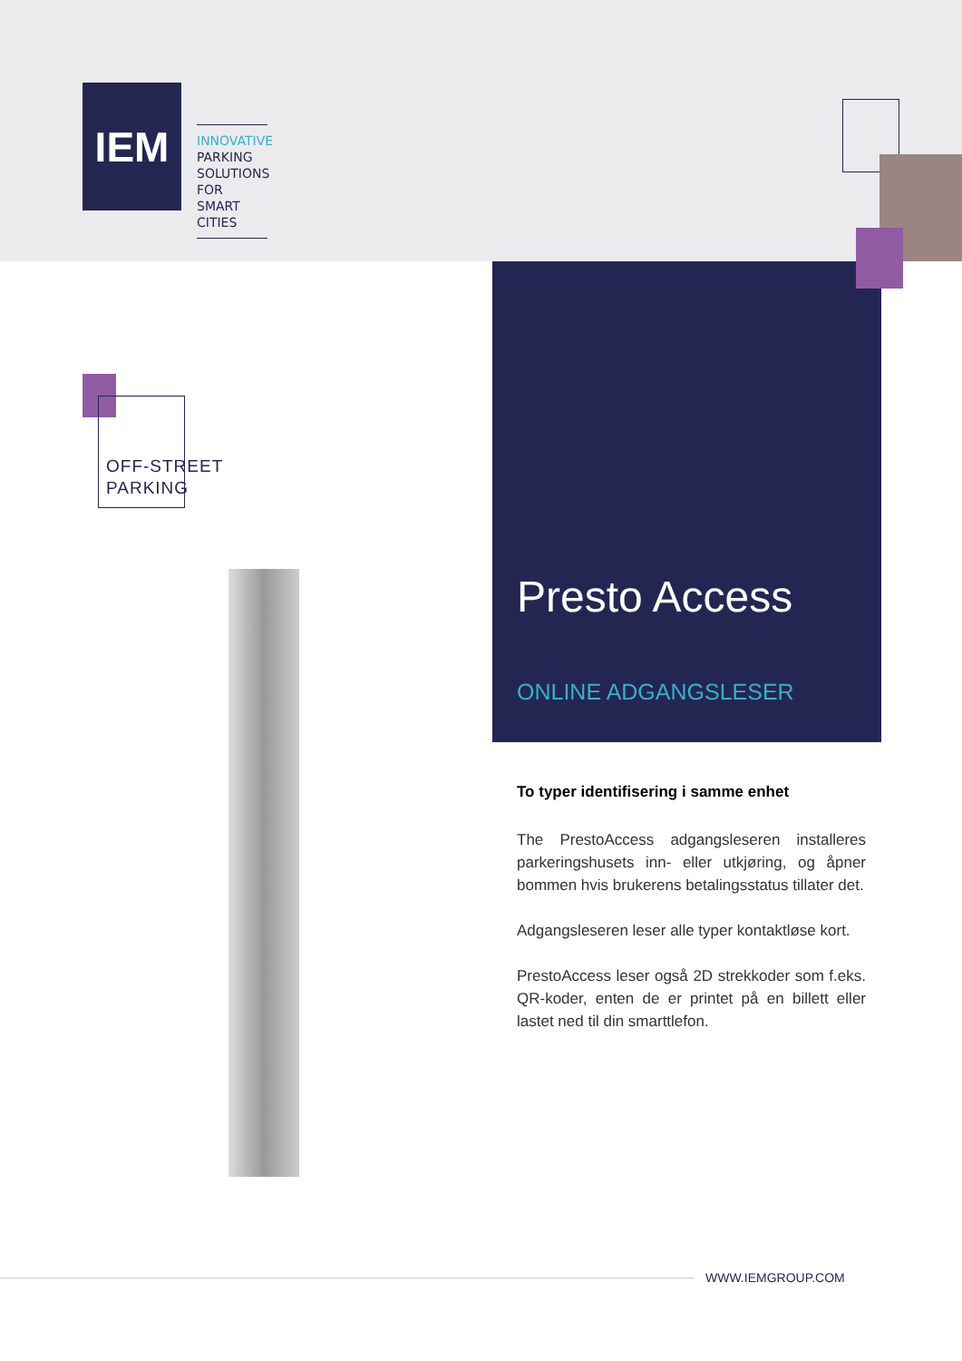IEM
INNOVATIVE
PARKING
SOLUTIONS FOR
SMART CITIES
OFF-STREET
PARKING
Presto Access
ONLINE ADGANGSLESER
To typer identifisering i samme enhet
The PrestoAccess adgangsleseren installeres parkeringshusets inn- eller utkjøring, og åpner bommen hvis brukerens betalingsstatus tillater det.
Adgangsleseren leser alle typer kontaktløse kort.
PrestoAccess leser også 2D strekkoder som f.eks. QR-koder, enten de er printet på en billett eller lastet ned til din smarttlefon.
WWW.IEMGROUP.COM